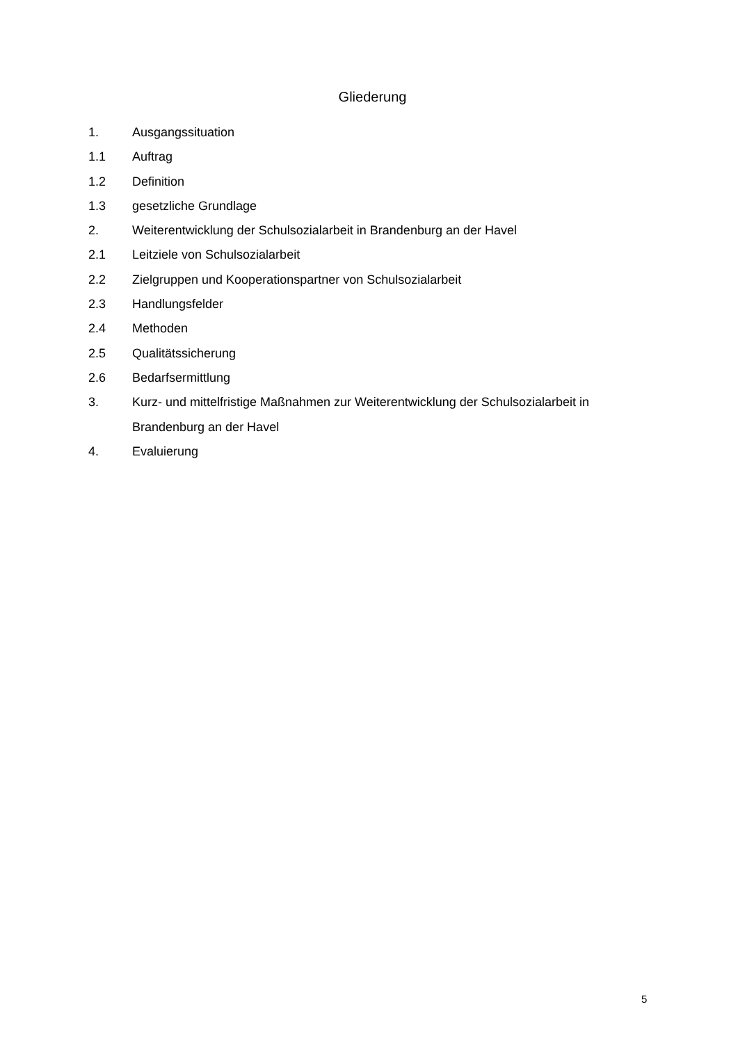Gliederung
1. Ausgangssituation
1.1 Auftrag
1.2 Definition
1.3 gesetzliche Grundlage
2. Weiterentwicklung der Schulsozialarbeit in Brandenburg an der Havel
2.1 Leitziele von Schulsozialarbeit
2.2 Zielgruppen und Kooperationspartner von Schulsozialarbeit
2.3 Handlungsfelder
2.4 Methoden
2.5 Qualitätssicherung
2.6 Bedarfsermittlung
3. Kurz- und mittelfristige Maßnahmen zur Weiterentwicklung der Schulsozialarbeit in Brandenburg an der Havel
4. Evaluierung
5